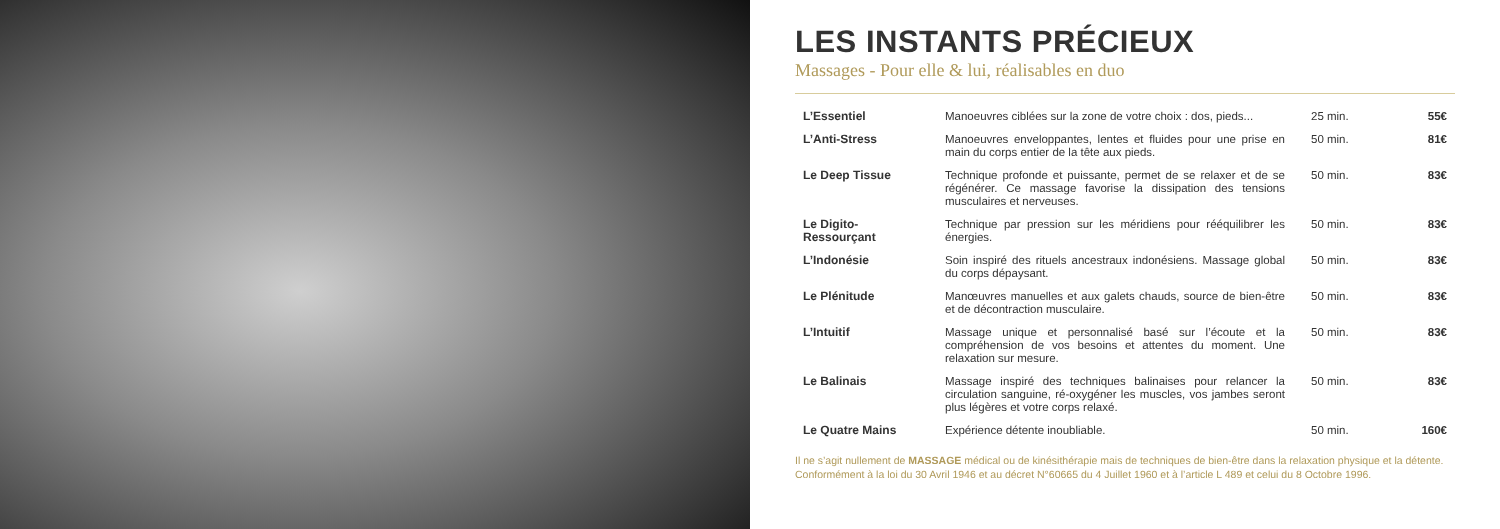LES INSTANTS PRÉCIEUX
Massages - Pour elle & lui, réalisables en duo
| L’Essentiel | Manoeuvres ciblées sur la zone de votre choix : dos, pieds... | 25 min. | 55€ |
| L’Anti-Stress | Manoeuvres enveloppantes, lentes et fluides pour une prise en main du corps entier de la tête aux pieds. | 50 min. | 81€ |
| Le Deep Tissue | Technique profonde et puissante, permet de se relaxer et de se régénérer. Ce massage favorise la dissipation des tensions musculaires et nerveuses. | 50 min. | 83€ |
| Le Digito-Ressourçant | Technique par pression sur les méridiens pour rééquilibrer les énergies. | 50 min. | 83€ |
| L’Indonésie | Soin inspiré des rituels ancestraux indonésiens. Massage global du corps dépaysant. | 50 min. | 83€ |
| Le Plénitude | Manœuvres manuelles et aux galets chauds, source de bien-être et de décontraction musculaire. | 50 min. | 83€ |
| L’Intuitif | Massage unique et personnalisé basé sur l’écoute et la compréhension de vos besoins et attentes du moment. Une relaxation sur mesure. | 50 min. | 83€ |
| Le Balinais | Massage inspiré des techniques balinaises pour relancer la circulation sanguine, ré-oxygéner les muscles, vos jambes seront plus légères et votre corps relaxé. | 50 min. | 83€ |
| Le Quatre Mains | Expérience détente inoubliable. | 50 min. | 160€ |
Il ne s’agit nullement de MASSAGE médical ou de kinésithérapie mais de techniques de bien-être dans la relaxation physique et la détente.
Conformément à la loi du 30 Avril 1946 et au décret N°60665 du 4 Juillet 1960 et à l’article L 489 et celui du 8 Octobre 1996.